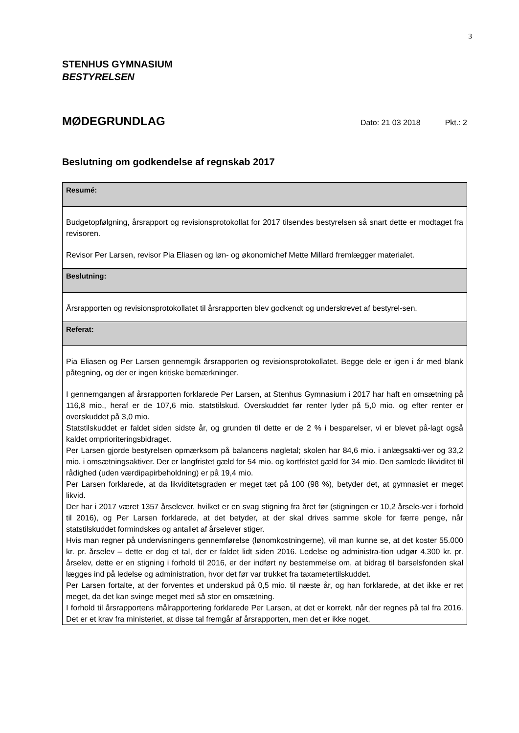3
STENHUS GYMNASIUM
BESTYRELSEN
MØDEGRUNDLAG
Dato: 21 03 2018 Pkt.: 2
Beslutning om godkendelse af regnskab 2017
Resumé:
Budgetopfølgning, årsrapport og revisionsprotokollat for 2017 tilsendes bestyrelsen så snart dette er modtaget fra revisoren.
Revisor Per Larsen, revisor Pia Eliasen og løn- og økonomichef Mette Millard fremlægger materialet.
Beslutning:
Årsrapporten og revisionsprotokollatet til årsrapporten blev godkendt og underskrevet af bestyrel-sen.
Referat:
Pia Eliasen og Per Larsen gennemgik årsrapporten og revisionsprotokollatet. Begge dele er igen i år med blank påtegning, og der er ingen kritiske bemærkninger.
I gennemgangen af årsrapporten forklarede Per Larsen, at Stenhus Gymnasium i 2017 har haft en omsætning på 116,8 mio., heraf er de 107,6 mio. statstilskud. Overskuddet før renter lyder på 5,0 mio. og efter renter er overskuddet på 3,0 mio.
Statstilskuddet er faldet siden sidste år, og grunden til dette er de 2 % i besparelser, vi er blevet på-lagt også kaldet omprioriteringsbidraget.
Per Larsen gjorde bestyrelsen opmærksom på balancens nøgletal; skolen har 84,6 mio. i anlægsakti-ver og 33,2 mio. i omsætningsaktiver. Der er langfristet gæld for 54 mio. og kortfristet gæld for 34 mio. Den samlede likviditet til rådighed (uden værdipapirbeholdning) er på 19,4 mio.
Per Larsen forklarede, at da likviditetsgraden er meget tæt på 100 (98 %), betyder det, at gymnasiet er meget likvid.
Der har i 2017 været 1357 årselever, hvilket er en svag stigning fra året før (stigningen er 10,2 årsele-ver i forhold til 2016), og Per Larsen forklarede, at det betyder, at der skal drives samme skole for færre penge, når statstilskuddet formindskes og antallet af årselever stiger.
Hvis man regner på undervisningens gennemførelse (lønomkostningerne), vil man kunne se, at det koster 55.000 kr. pr. årselev – dette er dog et tal, der er faldet lidt siden 2016. Ledelse og administra-tion udgør 4.300 kr. pr. årselev, dette er en stigning i forhold til 2016, er der indført ny bestemmelse om, at bidrag til barselsfonden skal lægges ind på ledelse og administration, hvor det før var trukket fra taxametertilskuddet.
Per Larsen fortalte, at der forventes et underskud på 0,5 mio. til næste år, og han forklarede, at det ikke er ret meget, da det kan svinge meget med så stor en omsætning.
I forhold til årsrapportens målrapportering forklarede Per Larsen, at det er korrekt, når der regnes på tal fra 2016. Det er et krav fra ministeriet, at disse tal fremgår af årsrapporten, men det er ikke noget,